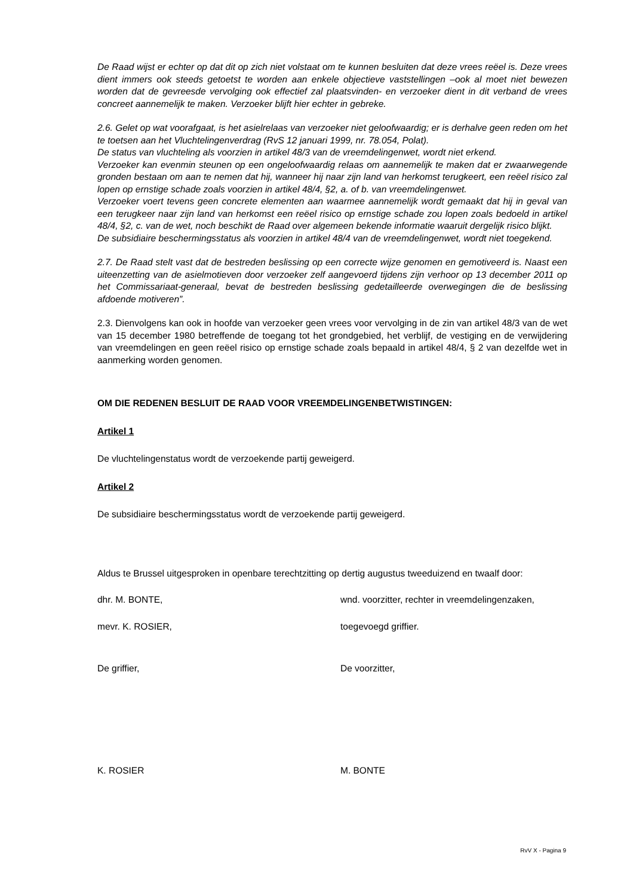De Raad wijst er echter op dat dit op zich niet volstaat om te kunnen besluiten dat deze vrees reëel is. Deze vrees dient immers ook steeds getoetst te worden aan enkele objectieve vaststellingen –ook al moet niet bewezen worden dat de gevreesde vervolging ook effectief zal plaatsvinden- en verzoeker dient in dit verband de vrees concreet aannemelijk te maken. Verzoeker blijft hier echter in gebreke.
2.6. Gelet op wat voorafgaat, is het asielrelaas van verzoeker niet geloofwaardig; er is derhalve geen reden om het te toetsen aan het Vluchtelingenverdrag (RvS 12 januari 1999, nr. 78.054, Polat).
De status van vluchteling als voorzien in artikel 48/3 van de vreemdelingenwet, wordt niet erkend.
Verzoeker kan evenmin steunen op een ongeloofwaardig relaas om aannemelijk te maken dat er zwaarwegende gronden bestaan om aan te nemen dat hij, wanneer hij naar zijn land van herkomst terugkeert, een reëel risico zal lopen op ernstige schade zoals voorzien in artikel 48/4, §2, a. of b. van vreemdelingenwet.
Verzoeker voert tevens geen concrete elementen aan waarmee aannemelijk wordt gemaakt dat hij in geval van een terugkeer naar zijn land van herkomst een reëel risico op ernstige schade zou lopen zoals bedoeld in artikel 48/4, §2, c. van de wet, noch beschikt de Raad over algemeen bekende informatie waaruit dergelijk risico blijkt.
De subsidiaire beschermingsstatus als voorzien in artikel 48/4 van de vreemdelingenwet, wordt niet toegekend.
2.7. De Raad stelt vast dat de bestreden beslissing op een correcte wijze genomen en gemotiveerd is. Naast een uiteenzetting van de asielmotieven door verzoeker zelf aangevoerd tijdens zijn verhoor op 13 december 2011 op het Commissariaat-generaal, bevat de bestreden beslissing gedetailleerde overwegingen die de beslissing afdoende motiveren”.
2.3. Dienvolgens kan ook in hoofde van verzoeker geen vrees voor vervolging in de zin van artikel 48/3 van de wet van 15 december 1980 betreffende de toegang tot het grondgebied, het verblijf, de vestiging en de verwijdering van vreemdelingen en geen reëel risico op ernstige schade zoals bepaald in artikel 48/4, § 2 van dezelfde wet in aanmerking worden genomen.
OM DIE REDENEN BESLUIT DE RAAD VOOR VREEMDELINGENBETWISTINGEN:
Artikel 1
De vluchtelingenstatus wordt de verzoekende partij geweigerd.
Artikel 2
De subsidiaire beschermingsstatus wordt de verzoekende partij geweigerd.
Aldus te Brussel uitgesproken in openbare terechtzitting op dertig augustus tweeduizend en twaalf door:
dhr. M. BONTE, wnd. voorzitter, rechter in vreemdelingenzaken,
mevr. K. ROSIER, toegevoegd griffier.
De griffier, De voorzitter,
K. ROSIER M. BONTE
RvV X - Pagina 9